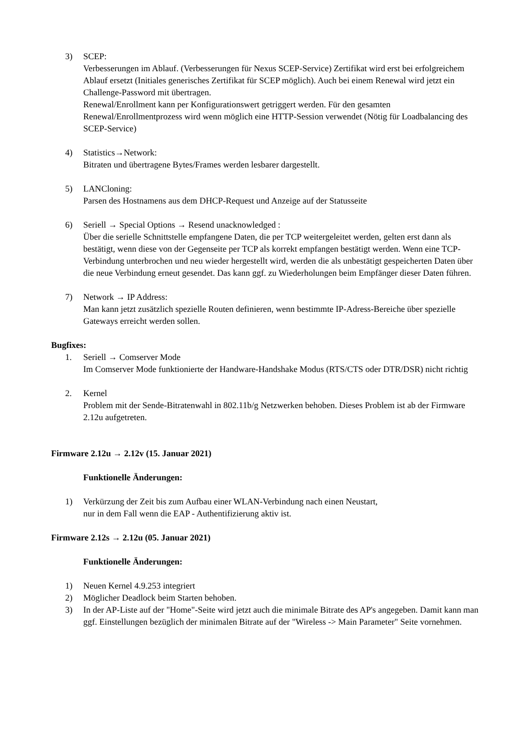3) SCEP:
Verbesserungen im Ablauf. (Verbesserungen für Nexus SCEP-Service) Zertifikat wird erst bei erfolgreichem Ablauf ersetzt (Initiales generisches Zertifikat für SCEP möglich). Auch bei einem Renewal wird jetzt ein Challenge-Password mit übertragen.
Renewal/Enrollment kann per Konfigurationswert getriggert werden. Für den gesamten Renewal/Enrollmentprozess wird wenn möglich eine HTTP-Session verwendet (Nötig für Loadbalancing des SCEP-Service)
4) Statistics→Network:
Bitraten und übertragene Bytes/Frames werden lesbarer dargestellt.
5) LANCloning:
Parsen des Hostnamens aus dem DHCP-Request und Anzeige auf der Statusseite
6) Seriell → Special Options → Resend unacknowledged :
Über die serielle Schnittstelle empfangene Daten, die per TCP weitergeleitet werden, gelten erst dann als bestätigt, wenn diese von der Gegenseite per TCP als korrekt empfangen bestätigt werden. Wenn eine TCP-Verbindung unterbrochen und neu wieder hergestellt wird, werden die als unbestätigt gespeicherten Daten über die neue Verbindung erneut gesendet. Das kann ggf. zu Wiederholungen beim Empfänger dieser Daten führen.
7) Network → IP Address:
Man kann jetzt zusätzlich spezielle Routen definieren, wenn bestimmte IP-Adress-Bereiche über spezielle Gateways erreicht werden sollen.
Bugfixes:
1. Seriell → Comserver Mode
Im Comserver Mode funktionierte der Handware-Handshake Modus (RTS/CTS oder DTR/DSR) nicht richtig
2. Kernel
Problem mit der Sende-Bitratenwahl in 802.11b/g Netzwerken behoben. Dieses Problem ist ab der Firmware 2.12u aufgetreten.
Firmware 2.12u → 2.12v (15. Januar 2021)
Funktionelle Änderungen:
1) Verkürzung der Zeit bis zum Aufbau einer WLAN-Verbindung nach einen Neustart,
nur in dem Fall wenn die EAP - Authentifizierung aktiv ist.
Firmware 2.12s → 2.12u (05. Januar 2021)
Funktionelle Änderungen:
1) Neuen Kernel 4.9.253 integriert
2) Möglicher Deadlock beim Starten behoben.
3) In der AP-Liste auf der "Home"-Seite wird jetzt auch die minimale Bitrate des AP's angegeben. Damit kann man ggf. Einstellungen bezüglich der minimalen Bitrate auf der "Wireless -> Main Parameter" Seite vornehmen.